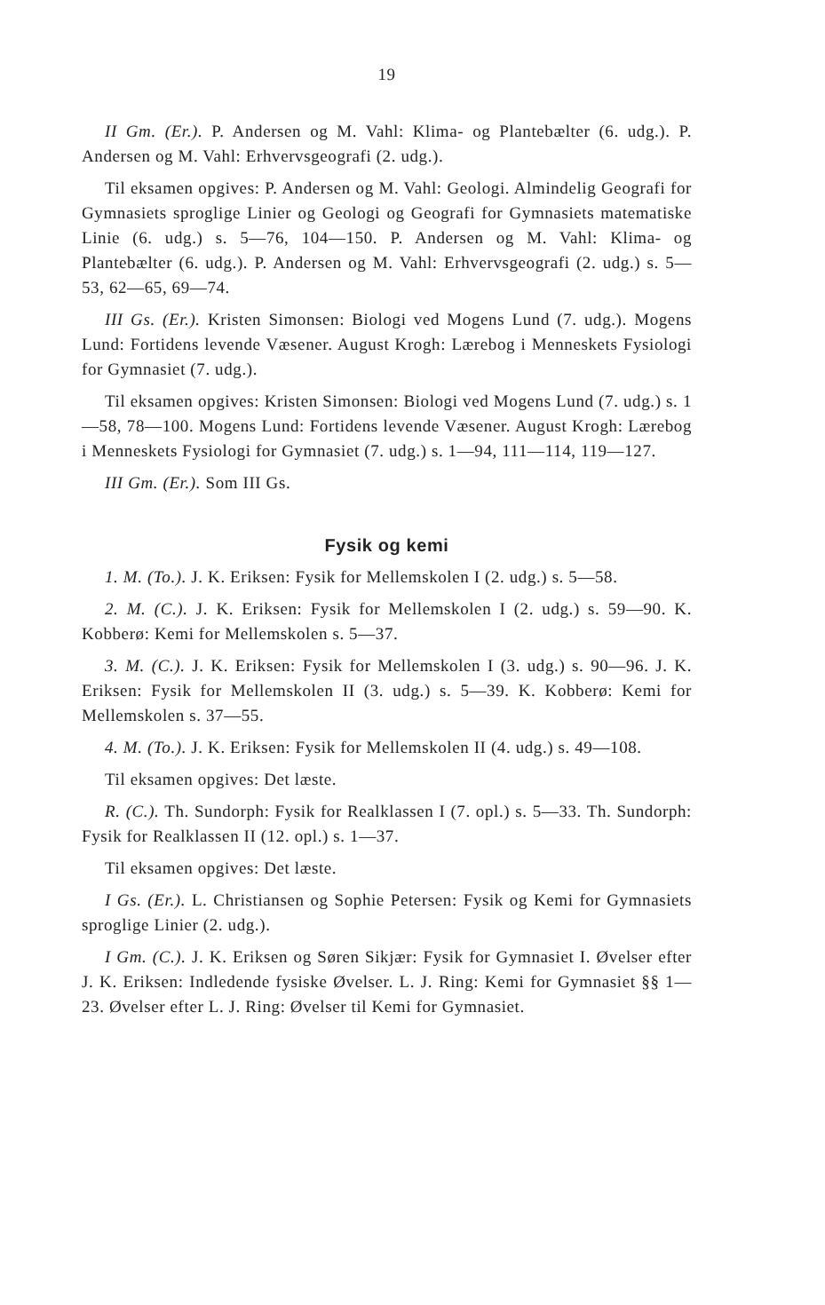19
II Gm. (Er.). P. Andersen og M. Vahl: Klima- og Plantebælter (6. udg.). P. Andersen og M. Vahl: Erhvervsgeografi (2. udg.).
Til eksamen opgives: P. Andersen og M. Vahl: Geologi. Almindelig Geografi for Gymnasiets sproglige Linier og Geologi og Geografi for Gymnasiets matematiske Linie (6. udg.) s. 5—76, 104—150. P. Andersen og M. Vahl: Klima- og Plantebælter (6. udg.). P. Andersen og M. Vahl: Erhvervsgeografi (2. udg.) s. 5—53, 62—65, 69—74.
III Gs. (Er.). Kristen Simonsen: Biologi ved Mogens Lund (7. udg.). Mogens Lund: Fortidens levende Væsener. August Krogh: Lærebog i Menneskets Fysiologi for Gymnasiet (7. udg.).
Til eksamen opgives: Kristen Simonsen: Biologi ved Mogens Lund (7. udg.) s. 1—58, 78—100. Mogens Lund: Fortidens levende Væsener. August Krogh: Lærebog i Menneskets Fysiologi for Gymnasiet (7. udg.) s. 1—94, 111—114, 119—127.
III Gm. (Er.). Som III Gs.
Fysik og kemi
1. M. (To.). J. K. Eriksen: Fysik for Mellemskolen I (2. udg.) s. 5—58.
2. M. (C.). J. K. Eriksen: Fysik for Mellemskolen I (2. udg.) s. 59—90. K. Kobberø: Kemi for Mellemskolen s. 5—37.
3. M. (C.). J. K. Eriksen: Fysik for Mellemskolen I (3. udg.) s. 90—96. J. K. Eriksen: Fysik for Mellemskolen II (3. udg.) s. 5—39. K. Kobberø: Kemi for Mellemskolen s. 37—55.
4. M. (To.). J. K. Eriksen: Fysik for Mellemskolen II (4. udg.) s. 49—108.
Til eksamen opgives: Det læste.
R. (C.). Th. Sundorph: Fysik for Realklassen I (7. opl.) s. 5—33. Th. Sundorph: Fysik for Realklassen II (12. opl.) s. 1—37.
Til eksamen opgives: Det læste.
I Gs. (Er.). L. Christiansen og Sophie Petersen: Fysik og Kemi for Gymnasiets sproglige Linier (2. udg.).
I Gm. (C.). J. K. Eriksen og Søren Sikjær: Fysik for Gymnasiet I. Øvelser efter J. K. Eriksen: Indledende fysiske Øvelser. L. J. Ring: Kemi for Gymnasiet §§ 1—23. Øvelser efter L. J. Ring: Øvelser til Kemi for Gymnasiet.